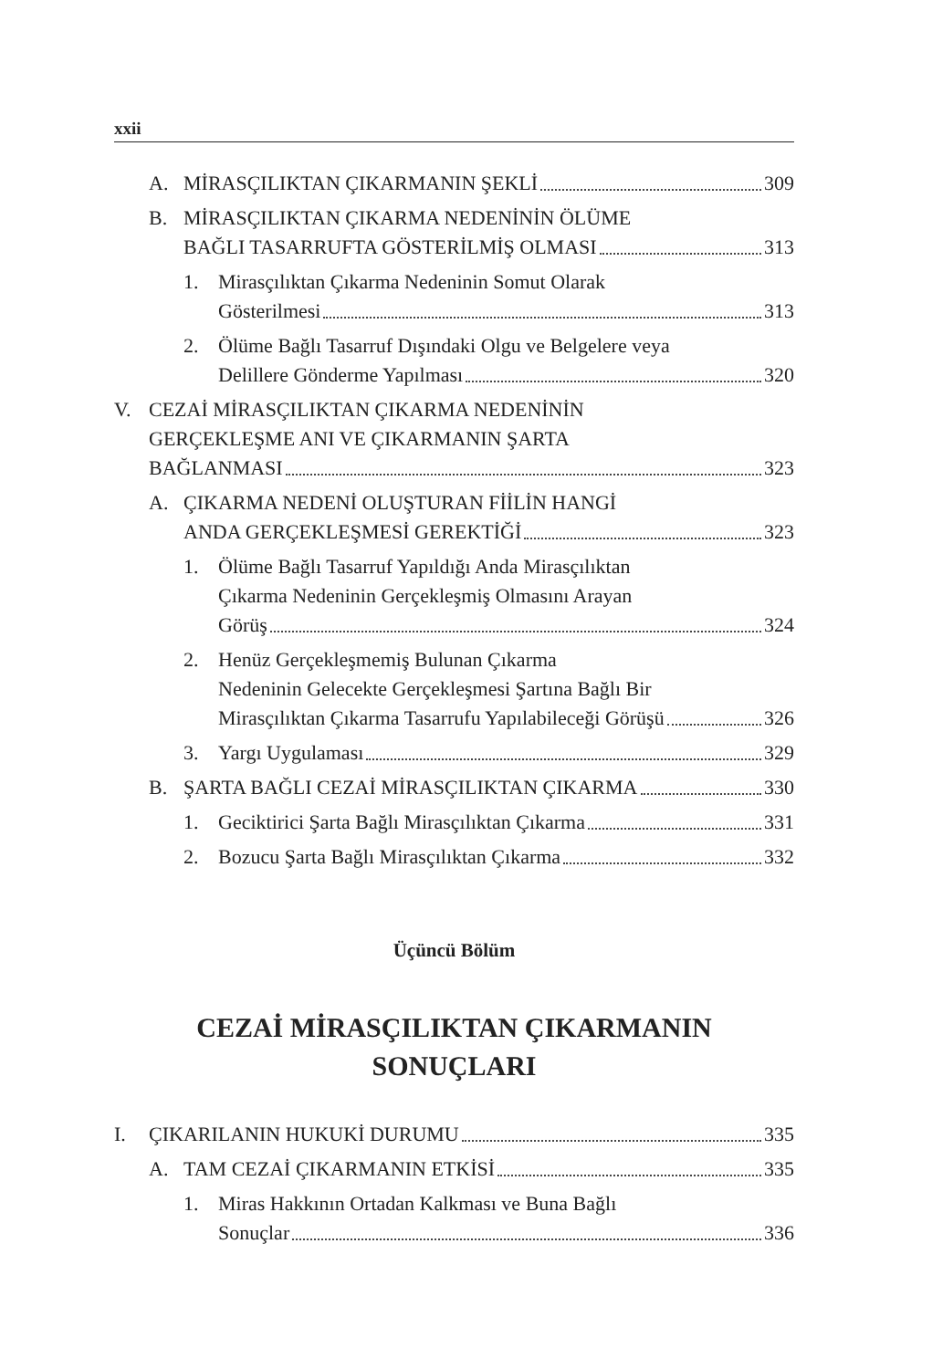xxii
A. MİRASÇILIKTAN ÇIKARMANIN ŞEKLİ 309
B. MİRASÇILIKTAN ÇIKARMA NEDENİNİN ÖLÜME
BAĞLI TASARRUFTA GÖSTERİLMİŞ OLMASI 313
1. Mirasçılıktan Çıkarma Nedeninin Somut Olarak
Gösterilmesi 313
2. Ölüme Bağlı Tasarruf Dışındaki Olgu ve Belgelere veya
Delillere Gönderme Yapılması 320
V. CEZAİ MİRASÇILIKTAN ÇIKARMA NEDENİNİN
GERÇEKLEŞME ANI VE ÇIKARMANIN ŞARTA
BAĞLANMASI 323
A. ÇIKARMA NEDENİ OLUŞTURAN FİİLİN HANGİ
ANDA GERÇEKLEŞMESİ GEREKTİĞİ 323
1. Ölüme Bağlı Tasarruf Yapıldığı Anda Mirasçılıktan
Çıkarma Nedeninin Gerçekleşmiş Olmasını Arayan
Görüş 324
2. Henüz Gerçekleşmemiş Bulunan Çıkarma
Nedeninin Gelecekte Gerçekleşmesi Şartına Bağlı Bir
Mirasçılıktan Çıkarma Tasarrufu Yapılabileceği Görüşü 326
3. Yargı Uygulaması 329
B. ŞARTA BAĞLI CEZAİ MİRASÇILIKTAN ÇIKARMA 330
1. Geciktirici Şarta Bağlı Mirasçılıktan Çıkarma 331
2. Bozucu Şarta Bağlı Mirasçılıktan Çıkarma 332
Üçüncü Bölüm
CEZAİ MİRASÇILIKTAN ÇIKARMANIN
SONUÇLARI
I. ÇIKARILANIN HUKUKİ DURUMU 335
A. TAM CEZAİ ÇIKARMANIN ETKİSİ 335
1. Miras Hakkının Ortadan Kalkması ve Buna Bağlı
Sonuçlar 336